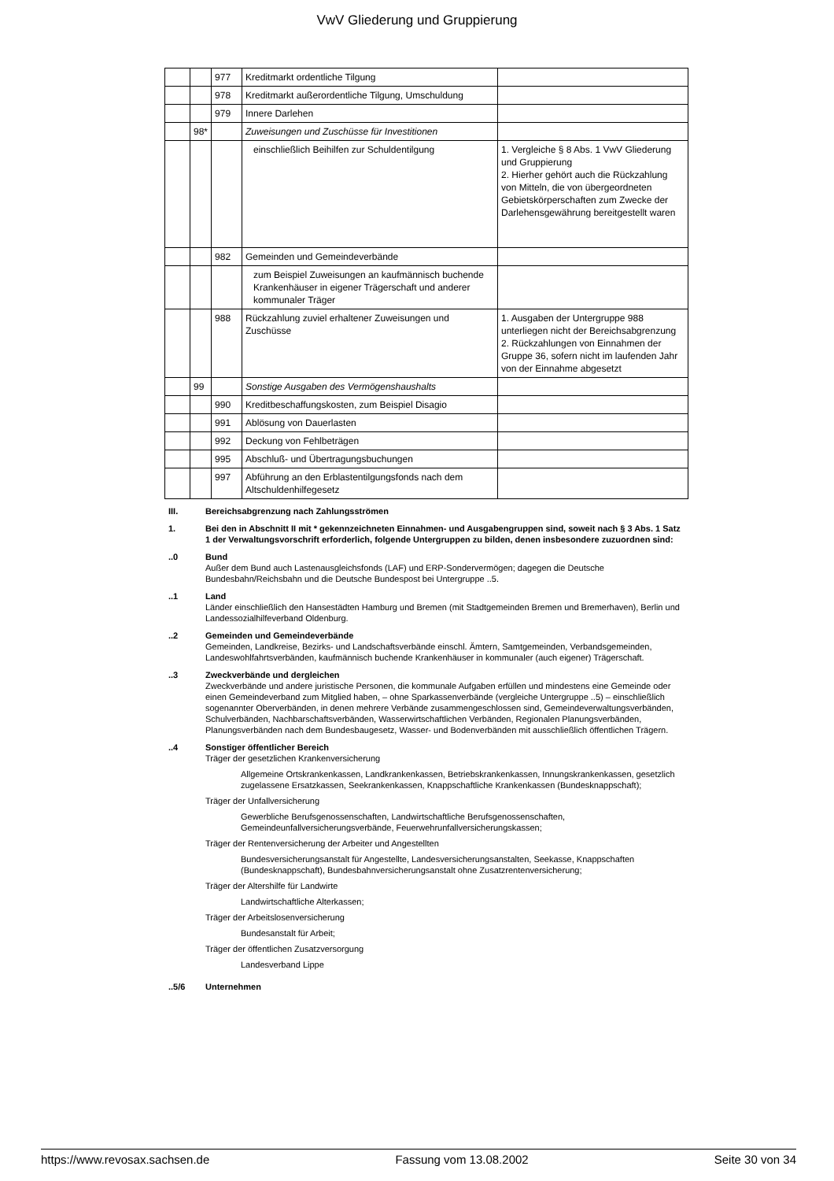VwV Gliederung und Gruppierung
| | | 977 | Kreditmarkt ordentliche Tilgung | |
| | | 978 | Kreditmarkt außerordentliche Tilgung, Umschuldung | |
| | | 979 | Innere Darlehen | |
| | 98* | | Zuweisungen und Zuschüsse für Investitionen | |
| | | | einschließlich Beihilfen zur Schuldentilgung | 1. Vergleiche § 8 Abs. 1 VwV Gliederung und Gruppierung 2. Hierher gehört auch die Rückzahlung von Mitteln, die von übergeordneten Gebietskörperschaften zum Zwecke der Darlehensgewährung bereitgestellt waren |
| | | 982 | Gemeinden und Gemeindeverbände | |
| | | | zum Beispiel Zuweisungen an kaufmännisch buchende Krankenhäuser in eigener Trägerschaft und anderer kommunaler Träger | |
| | | 988 | Rückzahlung zuviel erhaltener Zuweisungen und Zuschüsse | 1. Ausgaben der Untergruppe 988 unterliegen nicht der Bereichsabgrenzung 2. Rückzahlungen von Einnahmen der Gruppe 36, sofern nicht im laufenden Jahr von der Einnahme abgesetzt |
| | 99 | | Sonstige Ausgaben des Vermögenshaushalts | |
| | | 990 | Kreditbeschaffungskosten, zum Beispiel Disagio | |
| | | 991 | Ablösung von Dauerlasten | |
| | | 992 | Deckung von Fehlbeträgen | |
| | | 995 | Abschluß- und Übertragungsbuchungen | |
| | | 997 | Abführung an den Erblastentilgungsfonds nach dem Altschuldenhilfegesetz | |
III. Bereichsabgrenzung nach Zahlungsströmen
1. Bei den in Abschnitt II mit * gekennzeichneten Einnahmen- und Ausgabengruppen sind, soweit nach § 3 Abs. 1 Satz 1 der Verwaltungsvorschrift erforderlich, folgende Untergruppen zu bilden, denen insbesondere zuzuordnen sind:
..0 Bund
Außer dem Bund auch Lastenausgleichsfonds (LAF) und ERP-Sondervermögen; dagegen die Deutsche Bundesbahn/Reichsbahn und die Deutsche Bundespost bei Untergruppe ..5.
..1 Land
Länder einschließlich den Hansestädten Hamburg und Bremen (mit Stadtgemeinden Bremen und Bremerhaven), Berlin und Landessozialhilfeverband Oldenburg.
..2 Gemeinden und Gemeindeverbände
Gemeinden, Landkreise, Bezirks- und Landschaftsverbände einschl. Ämtern, Samtgemeinden, Verbandsgemeinden, Landeswohlfahrtsverbänden, kaufmännisch buchende Krankenhäuser in kommunaler (auch eigener) Trägerschaft.
..3 Zweckverbände und dergleichen
Zweckverbände und andere juristische Personen, die kommunale Aufgaben erfüllen und mindestens eine Gemeinde oder einen Gemeindeverband zum Mitglied haben, – ohne Sparkassenverbände (vergleiche Untergruppe ..5) – einschließlich sogenannter Oberverbänden, in denen mehrere Verbände zusammengeschlossen sind, Gemeindeverwaltungsverbänden, Schulverbänden, Nachbarschaftsverbänden, Wasserwirtschaftlichen Verbänden, Regionalen Planungsverbänden, Planungsverbänden nach dem Bundesbaugesetz, Wasser- und Bodenverbänden mit ausschließlich öffentlichen Trägern.
..4 Sonstiger öffentlicher Bereich
Träger der gesetzlichen Krankenversicherung
Allgemeine Ortskrankenkassen, Landkrankenkassen, Betriebskrankenkassen, Innungskrankenkassen, gesetzlich zugelassene Ersatzkassen, Seekrankenkassen, Knappschaftliche Krankenkassen (Bundesknappschaft);
Träger der Unfallversicherung
Gewerbliche Berufsgenossenschaften, Landwirtschaftliche Berufsgenossenschaften, Gemeindeunfallversicherungsverbände, Feuerwehrunfallversicherungskassen;
Träger der Rentenversicherung der Arbeiter und Angestellten
Bundesversicherungsanstalt für Angestellte, Landesversicherungsanstalten, Seekasse, Knappschaften (Bundesknappschaft), Bundesbahnversicherungsanstalt ohne Zusatzrentenversicherung;
Träger der Altershilfe für Landwirte
Landwirtschaftliche Alterkassen;
Träger der Arbeitslosenversicherung
Bundesanstalt für Arbeit;
Träger der öffentlichen Zusatzversorgung
Landesverband Lippe
..5/6 Unternehmen
https://www.revosax.sachsen.de Fassung vom 13.08.2002 Seite 30 von 34